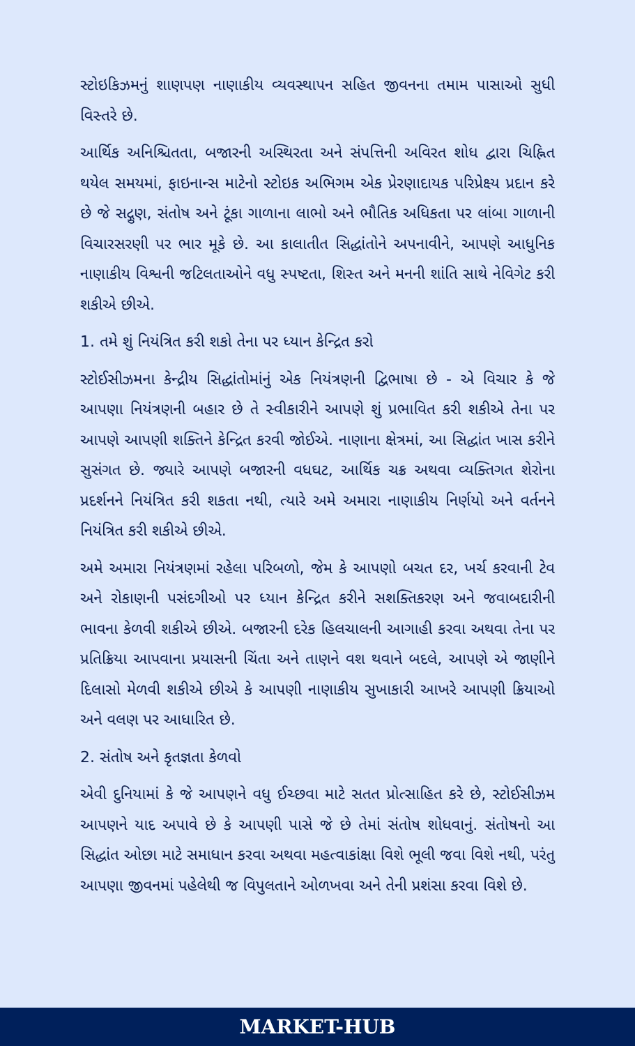સ્ટોઇકિઝમનું શાણપણ નાણાકીય વ્યવસ્થાપન સહિત જીવનના તમામ પાસાઓ સુધી વિસ્તરે છે.
આર્થિક અનિશ્ચિતતા, બજારની અસ્થિરતા અને સંપત્તિની અવિરત શોધ દ્વારા ચિહ્નિત થયેલ સમયમાં, ફાઇનાન્સ માટેનો સ્ટોઇક અભિગમ એક પ્રેરણાદાયક પરિપ્રેક્ષ્ય પ્રદાન કરે છે જે સદ્ગુણ, સંતોષ અને ટૂંકા ગાળાના લાભો અને ભૌતિક અધિકતા પર લાંબા ગાળાની વિચારસરણી પર ભાર મૂકે છે. આ કાલાતીત સિદ્ધાંતોને અપનાવીને, આપણે આધુનિક નાણાકીય વિશ્વની જટિલતાઓને વધુ સ્પષ્ટતા, શિસ્ત અને મનની શાંતિ સાથે નેવિગેટ કરી શકીએ છીએ.
1. તમે શું નિયંત્રિત કરી શકો તેના પર ધ્યાન કેન્દ્રિત કરો
સ્ટોઈસીઝમના કેન્દ્રીય સિદ્ધાંતોમાંનું એક નિયંત્રણની દ્વિભાષા છે - એ વિચાર કે જે આપણા નિયંત્રણની બહાર છે તે સ્વીકારીને આપણે શું પ્રભાવિત કરી શકીએ તેના પર આપણે આપણી શક્તિને કેન્દ્રિત કરવી જોઈએ. નાણાના ક્ષેત્રમાં, આ સિદ્ધાંત ખાસ કરીને સુસંગત છે. જ્યારે આપણે બજારની વધઘટ, આર્થિક ચક્ર અથવા વ્યક્તિગત શેરોના પ્રદર્શનને નિયંત્રિત કરી શકતા નથી, ત્યારે અમે અમારા નાણાકીય નિર્ણયો અને વર્તનને નિયંત્રિત કરી શકીએ છીએ.
અમે અમારા નિયંત્રણમાં રહેલા પરિબળો, જેમ કે આપણો બચત દર, ખર્ચ કરવાની ટેવ અને રોકાણની પસંદગીઓ પર ધ્યાન કેન્દ્રિત કરીને સશક્તિકરણ અને જવાબદારીની ભાવના કેળવી શકીએ છીએ. બજારની દરેક હિલચાલની આગાહી કરવા અથવા તેના પર પ્રતિક્રિયા આપવાના પ્રયાસની ચિંતા અને તાણને વશ થવાને બદલે, આપણે એ જાણીને દિલાસો મેળવી શકીએ છીએ કે આપણી નાણાકીય સુખાકારી આખરે આપણી ક્રિયાઓ અને વલણ પર આધારિત છે.
2. સંતોષ અને કૃતજ્ઞતા કેળવો
એવી દુનિયામાં કે જે આપણને વધુ ઈચ્છવા માટે સતત પ્રોત્સાહિત કરે છે, સ્ટોઈસીઝમ આપણને યાદ અપાવે છે કે આપણી પાસે જે છે તેમાં સંતોષ શોધવાનું. સંતોષનો આ સિદ્ધાંત ઓછા માટે સમાધાન કરવા અથવા મહત્વાકાંક્ષા વિશે ભૂલી જવા વિશે નથી, પરંતુ આપણા જીવનમાં પહેલેથી જ વિપુલતાને ઓળખવા અને તેની પ્રશંસા કરવા વિશે છે.
MARKET-HUB